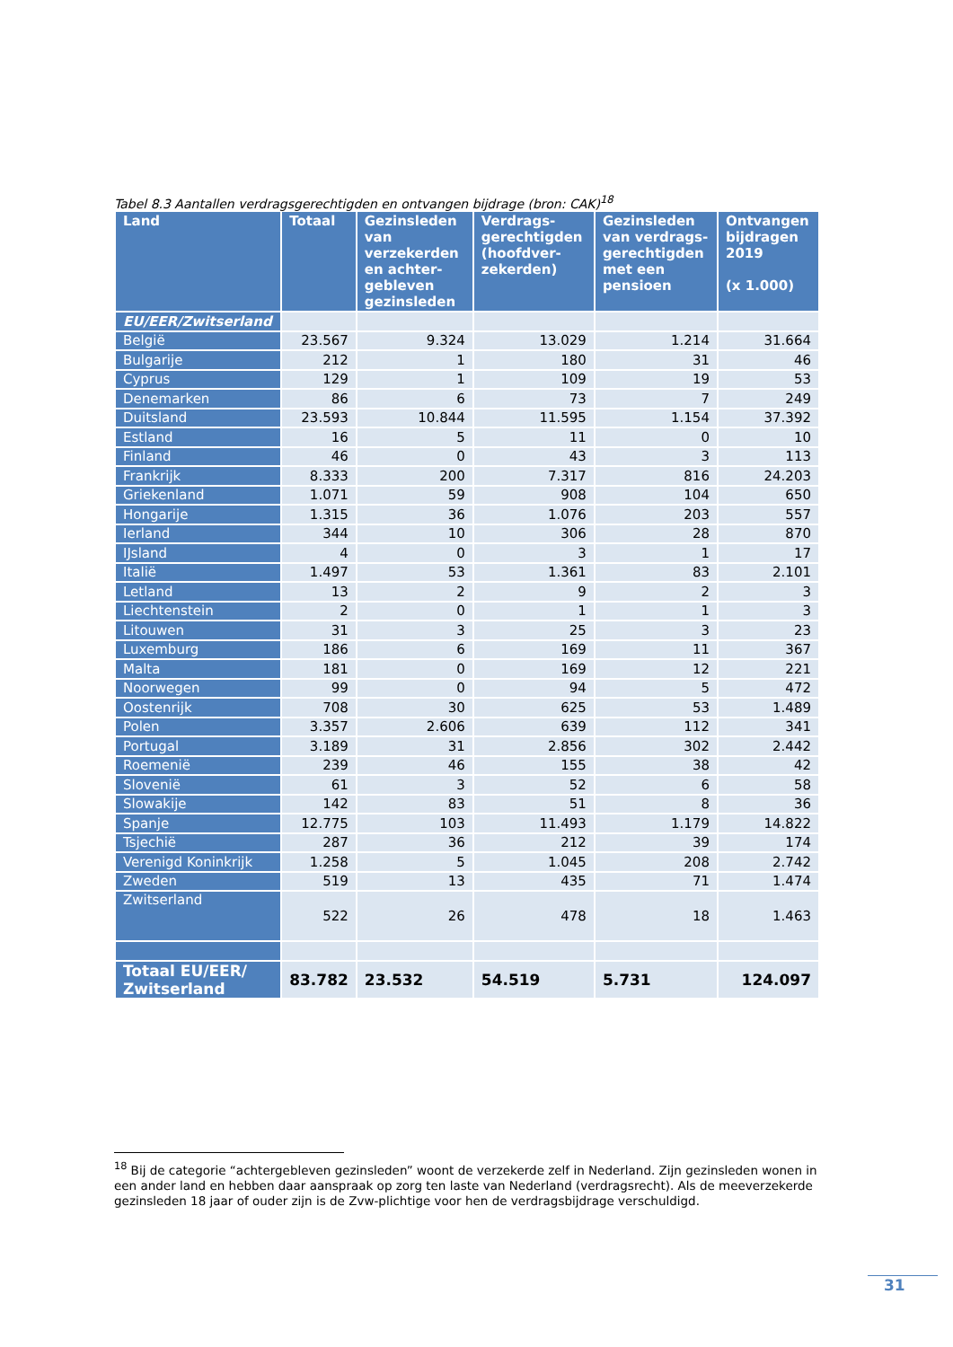Tabel 8.3 Aantallen verdragsgerechtigden en ontvangen bijdrage (bron: CAK)<sup>18</sup>
| Land | Totaal | Gezinsleden van verzekerden en achter-gebleven gezinsleden | Verdrags-gerechtigden (hoofdver-zekerden) | Gezinsleden van verdrags-gerechtigden met een pensioen | Ontvangen bijdragen 2019 (x 1.000) |
| --- | --- | --- | --- | --- | --- |
| EU/EER/Zwitserland | | | | | |
| België | 23.567 | 9.324 | 13.029 | 1.214 | 31.664 |
| Bulgarije | 212 | 1 | 180 | 31 | 46 |
| Cyprus | 129 | 1 | 109 | 19 | 53 |
| Denemarken | 86 | 6 | 73 | 7 | 249 |
| Duitsland | 23.593 | 10.844 | 11.595 | 1.154 | 37.392 |
| Estland | 16 | 5 | 11 | 0 | 10 |
| Finland | 46 | 0 | 43 | 3 | 113 |
| Frankrijk | 8.333 | 200 | 7.317 | 816 | 24.203 |
| Griekenland | 1.071 | 59 | 908 | 104 | 650 |
| Hongarije | 1.315 | 36 | 1.076 | 203 | 557 |
| Ierland | 344 | 10 | 306 | 28 | 870 |
| IJsland | 4 | 0 | 3 | 1 | 17 |
| Italië | 1.497 | 53 | 1.361 | 83 | 2.101 |
| Letland | 13 | 2 | 9 | 2 | 3 |
| Liechtenstein | 2 | 0 | 1 | 1 | 3 |
| Litouwen | 31 | 3 | 25 | 3 | 23 |
| Luxemburg | 186 | 6 | 169 | 11 | 367 |
| Malta | 181 | 0 | 169 | 12 | 221 |
| Noorwegen | 99 | 0 | 94 | 5 | 472 |
| Oostenrijk | 708 | 30 | 625 | 53 | 1.489 |
| Polen | 3.357 | 2.606 | 639 | 112 | 341 |
| Portugal | 3.189 | 31 | 2.856 | 302 | 2.442 |
| Roemenië | 239 | 46 | 155 | 38 | 42 |
| Slovenië | 61 | 3 | 52 | 6 | 58 |
| Slowakije | 142 | 83 | 51 | 8 | 36 |
| Spanje | 12.775 | 103 | 11.493 | 1.179 | 14.822 |
| Tsjechië | 287 | 36 | 212 | 39 | 174 |
| Verenigd Koninkrijk | 1.258 | 5 | 1.045 | 208 | 2.742 |
| Zweden | 519 | 13 | 435 | 71 | 1.474 |
| Zwitserland | 522 | 26 | 478 | 18 | 1.463 |
| Totaal EU/EER/ Zwitserland | 83.782 | 23.532 | 54.519 | 5.731 | 124.097 |
<sup>18</sup> Bij de categorie “achtergebleven gezinsleden” woont de verzekerde zelf in Nederland. Zijn gezinsleden wonen in een ander land en hebben daar aanspraak op zorg ten laste van Nederland (verdragsrecht). Als de meeverzekerde gezinsleden 18 jaar of ouder zijn is de Zvw-plichtige voor hen de verdragsbijdrage verschuldigd.
31